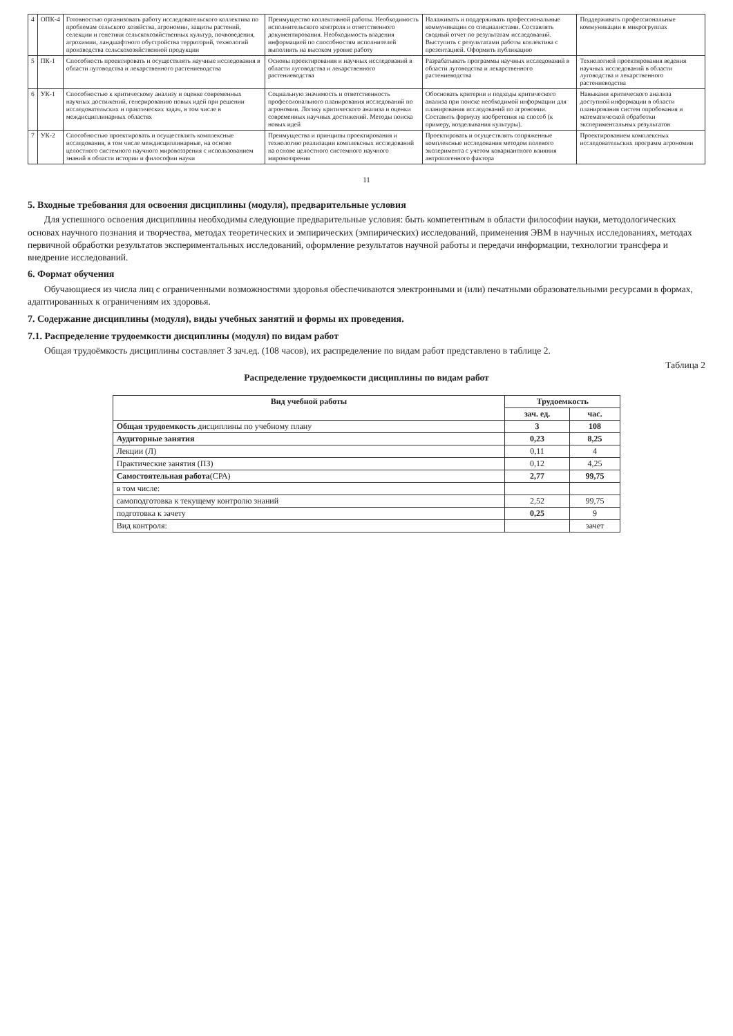| 4 | ОПК-4 | Готовностью организовать работу исследовательского коллектива по проблемам сельского хозяйства, агрономии, защиты растений, селекции и генетики сельскохозяйственных культур, почвоведения, агрохимии, ландшафтного обустройства территорий, технологий производства сельскохозяйственной продукции | Преимущество коллективной работы. Необходимость исполнительского контроля и ответственного документирования. Необходимость владения информацией по способностям исполнителей выполнять на высоком уровне работу | Налаживать и поддерживать профессиональные коммуникации со специалистами. Составлять сводный отчет по результатам исследований. Выступить с результатами работы коллектива с презентацией. Оформить публикацию | Поддерживать профессиональные коммуникации в микрогруппах |
| 5 | ПК-1 | Способность проектировать и осуществлять научные исследования в области луговодства и лекарственного растениеводства | Основы проектирования и научных исследований в области луговодства и лекарственного растениеводства | Разрабатывать программы научных исследований в области луговодства и лекарственного растениеводства | Технологией проектирования ведения научных исследований в области луговодства и лекарственного растениеводства |
| 6 | УК-1 | Способностью к критическому анализу и оценке современных научных достижений, генерированию новых идей при решении исследовательских и практических задач, в том числе в междисциплинарных областях | Социальную значимость и ответственность профессионального планирования исследований по агрономии. Логику критического анализа и оценки современных научных достижений. Методы поиска новых идей | Обосновать критерии и подходы критического анализа при поиске необходимой информации для планирования исследований по агрономии. Составить формулу изобретения на способ (к примеру, возделывания культуры). | Навыками критического анализа доступной информации в области планирования систем опробования и математической обработки экспериментальных результатов |
| 7 | УК-2 | Способностью проектировать и осуществлять комплексные исследования, в том числе междисциплинарные, на основе целостного системного научного мировоззрения с использованием знаний в области истории и философии науки | Преимущества и принципы проектирования и технологию реализации комплексных исследований на основе целостного системного научного мировоззрения | Проектировать и осуществлять сопряженные комплексные исследования методом полевого эксперимента с учетом ковариантного влияния антропогенного фактора | Проектированием комплексных исследовательских программ агрономии |
11
5. Входные требования для освоения дисциплины (модуля), предварительные условия
Для успешного освоения дисциплины необходимы следующие предварительные условия: быть компетентным в области философии науки, методологических основах научного познания и творчества, методах теоретических и эмпирических (эмпирических) исследований, применения ЭВМ в научных исследованиях, методах первичной обработки результатов экспериментальных исследований, оформление результатов научной работы и передачи информации, технологии трансфера и внедрение исследований.
6. Формат обучения
Обучающиеся из числа лиц с ограниченными возможностями здоровья обеспечиваются электронными и (или) печатными образовательными ресурсами в формах, адаптированных к ограничениям их здоровья.
7. Содержание дисциплины (модуля), виды учебных занятий и формы их проведения.
7.1. Распределение трудоемкости дисциплины (модуля) по видам работ
Общая трудоёмкость дисциплины составляет 3 зач.ед. (108 часов), их распределение по видам работ представлено в таблице 2.
Таблица 2
Распределение трудоемкости дисциплины по видам работ
| Вид учебной работы | Трудоемкость | |
| --- | --- | --- |
| | зач. ед. | час. |
| Общая трудоемкость дисциплины по учебному плану | 3 | 108 |
| Аудиторные занятия | 0,23 | 8,25 |
| Лекции (Л) | 0,11 | 4 |
| Практические занятия (ПЗ) | 0,12 | 4,25 |
| Самостоятельная работа (СРА) | 2,77 | 99,75 |
| в том числе: | | |
| самоподготовка к текущему контролю знаний | 2,52 | 99,75 |
| подготовка к зачету | 0,25 | 9 |
| Вид контроля: | | зачет |